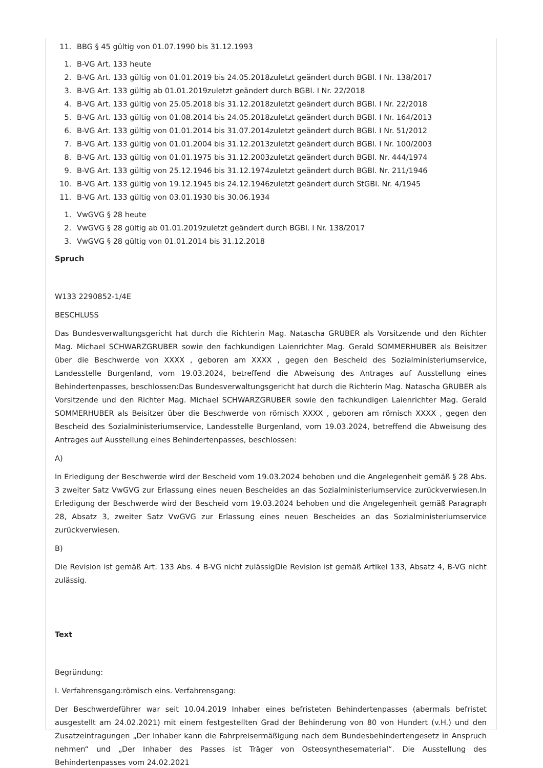11. BBG § 45 gültig von 01.07.1990 bis 31.12.1993
1. B-VG Art. 133 heute
2. B-VG Art. 133 gültig von 01.01.2019 bis 24.05.2018zuletzt geändert durch BGBl. I Nr. 138/2017
3. B-VG Art. 133 gültig ab 01.01.2019zuletzt geändert durch BGBl. I Nr. 22/2018
4. B-VG Art. 133 gültig von 25.05.2018 bis 31.12.2018zuletzt geändert durch BGBl. I Nr. 22/2018
5. B-VG Art. 133 gültig von 01.08.2014 bis 24.05.2018zuletzt geändert durch BGBl. I Nr. 164/2013
6. B-VG Art. 133 gültig von 01.01.2014 bis 31.07.2014zuletzt geändert durch BGBl. I Nr. 51/2012
7. B-VG Art. 133 gültig von 01.01.2004 bis 31.12.2013zuletzt geändert durch BGBl. I Nr. 100/2003
8. B-VG Art. 133 gültig von 01.01.1975 bis 31.12.2003zuletzt geändert durch BGBl. Nr. 444/1974
9. B-VG Art. 133 gültig von 25.12.1946 bis 31.12.1974zuletzt geändert durch BGBl. Nr. 211/1946
10. B-VG Art. 133 gültig von 19.12.1945 bis 24.12.1946zuletzt geändert durch StGBl. Nr. 4/1945
11. B-VG Art. 133 gültig von 03.01.1930 bis 30.06.1934
1. VwGVG § 28 heute
2. VwGVG § 28 gültig ab 01.01.2019zuletzt geändert durch BGBl. I Nr. 138/2017
3. VwGVG § 28 gültig von 01.01.2014 bis 31.12.2018
Spruch
W133 2290852-1/4E
BESCHLUSS
Das Bundesverwaltungsgericht hat durch die Richterin Mag. Natascha GRUBER als Vorsitzende und den Richter Mag. Michael SCHWARZGRUBER sowie den fachkundigen Laienrichter Mag. Gerald SOMMERHUBER als Beisitzer über die Beschwerde von XXXX , geboren am XXXX , gegen den Bescheid des Sozialministeriumservice, Landesstelle Burgenland, vom 19.03.2024, betreffend die Abweisung des Antrages auf Ausstellung eines Behindertenpasses, beschlossen:Das Bundesverwaltungsgericht hat durch die Richterin Mag. Natascha GRUBER als Vorsitzende und den Richter Mag. Michael SCHWARZGRUBER sowie den fachkundigen Laienrichter Mag. Gerald SOMMERHUBER als Beisitzer über die Beschwerde von römisch XXXX , geboren am römisch XXXX , gegen den Bescheid des Sozialministeriumservice, Landesstelle Burgenland, vom 19.03.2024, betreffend die Abweisung des Antrages auf Ausstellung eines Behindertenpasses, beschlossen:
A)
In Erledigung der Beschwerde wird der Bescheid vom 19.03.2024 behoben und die Angelegenheit gemäß § 28 Abs. 3 zweiter Satz VwGVG zur Erlassung eines neuen Bescheides an das Sozialministeriumservice zurückverwiesen.In Erledigung der Beschwerde wird der Bescheid vom 19.03.2024 behoben und die Angelegenheit gemäß Paragraph 28, Absatz 3, zweiter Satz VwGVG zur Erlassung eines neuen Bescheides an das Sozialministeriumservice zurückverwiesen.
B)
Die Revision ist gemäß Art. 133 Abs. 4 B-VG nicht zulässigDie Revision ist gemäß Artikel 133, Absatz 4, B-VG nicht zulässig.
Text
Begründung:
I. Verfahrensgang:römisch eins. Verfahrensgang:
Der Beschwerdeführer war seit 10.04.2019 Inhaber eines befristeten Behindertenpasses (abermals befristet ausgestellt am 24.02.2021) mit einem festgestellten Grad der Behinderung von 80 von Hundert (v.H.) und den Zusatzeintragungen „Der Inhaber kann die Fahrpreisermäßigung nach dem Bundesbehindertengesetz in Anspruch nehmen“ und „Der Inhaber des Passes ist Träger von Osteosynthesematerial“. Die Ausstellung des Behindertenpasses vom 24.02.2021